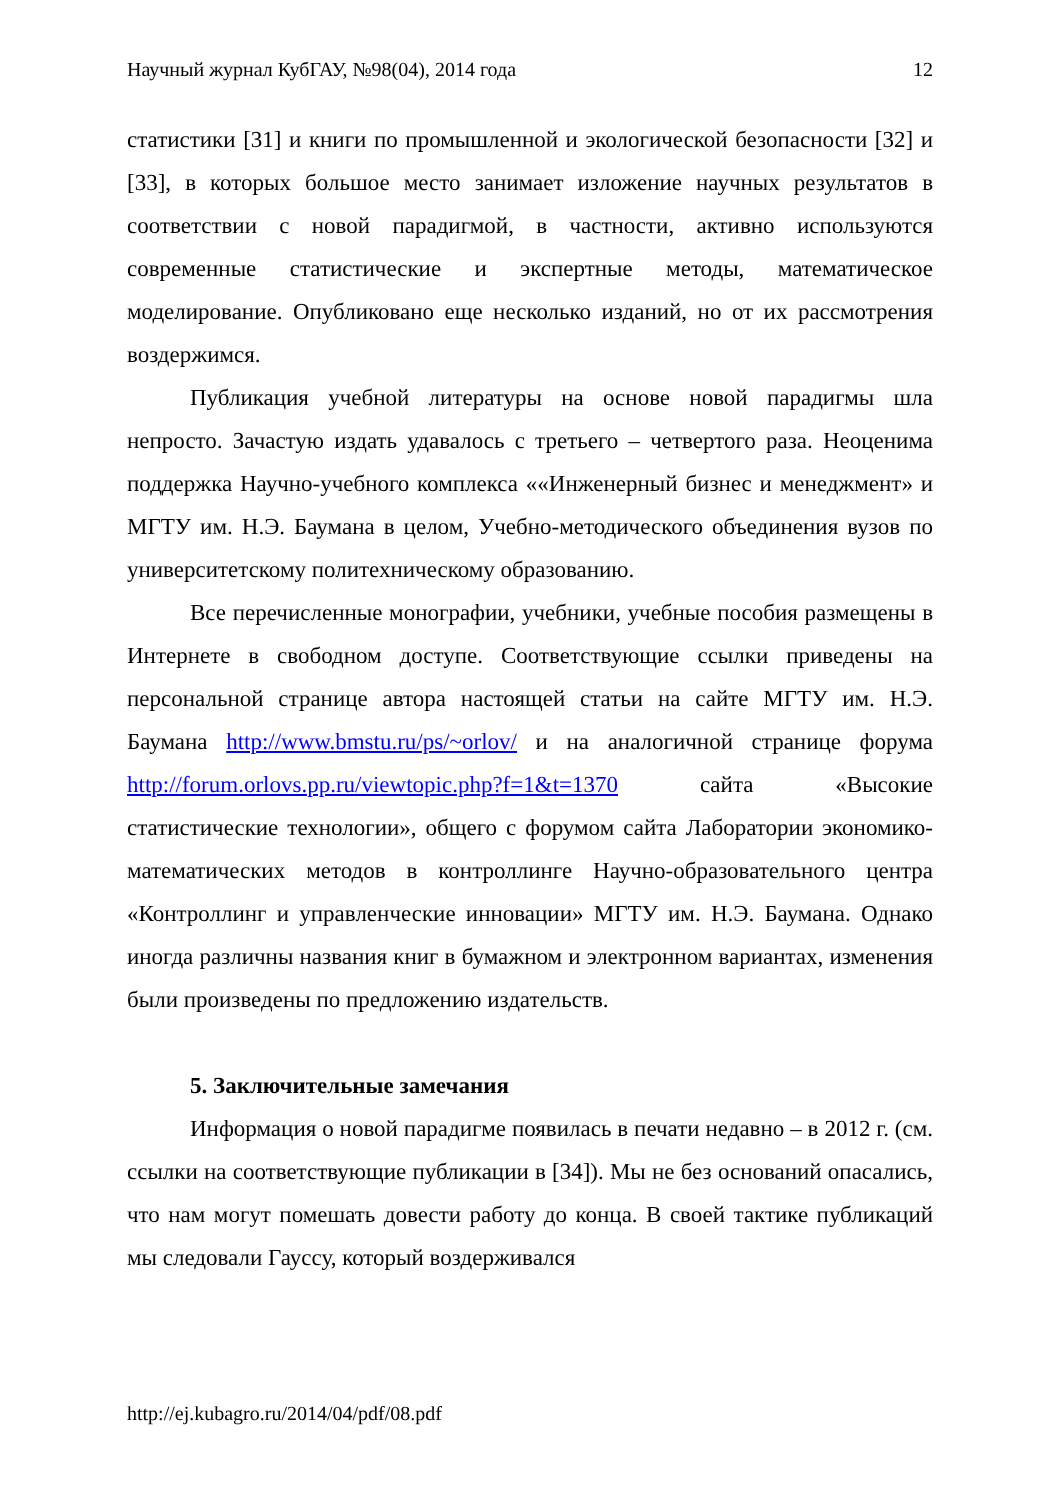Научный журнал КубГАУ, №98(04), 2014 года 12
статистики [31] и книги по промышленной и экологической безопасности [32] и [33], в которых большое место занимает изложение научных результатов в соответствии с новой парадигмой, в частности, активно используются современные статистические и экспертные методы, математическое моделирование. Опубликовано еще несколько изданий, но от их рассмотрения воздержимся.
Публикация учебной литературы на основе новой парадигмы шла непросто. Зачастую издать удавалось с третьего – четвертого раза. Неоценима поддержка Научно-учебного комплекса ««Инженерный бизнес и менеджмент» и МГТУ им. Н.Э. Баумана в целом, Учебно-методического объединения вузов по университетскому политехническому образованию.
Все перечисленные монографии, учебники, учебные пособия размещены в Интернете в свободном доступе. Соответствующие ссылки приведены на персональной странице автора настоящей статьи на сайте МГТУ им. Н.Э. Баумана http://www.bmstu.ru/ps/~orlov/ и на аналогичной странице форума http://forum.orlovs.pp.ru/viewtopic.php?f=1&t=1370 сайта «Высокие статистические технологии», общего с форумом сайта Лаборатории экономико-математических методов в контроллинге Научно-образовательного центра «Контроллинг и управленческие инновации» МГТУ им. Н.Э. Баумана. Однако иногда различны названия книг в бумажном и электронном вариантах, изменения были произведены по предложению издательств.
5. Заключительные замечания
Информация о новой парадигме появилась в печати недавно – в 2012 г. (см. ссылки на соответствующие публикации в [34]). Мы не без оснований опасались, что нам могут помешать довести работу до конца. В своей тактике публикаций мы следовали Гауссу, который воздерживался
http://ej.kubagro.ru/2014/04/pdf/08.pdf